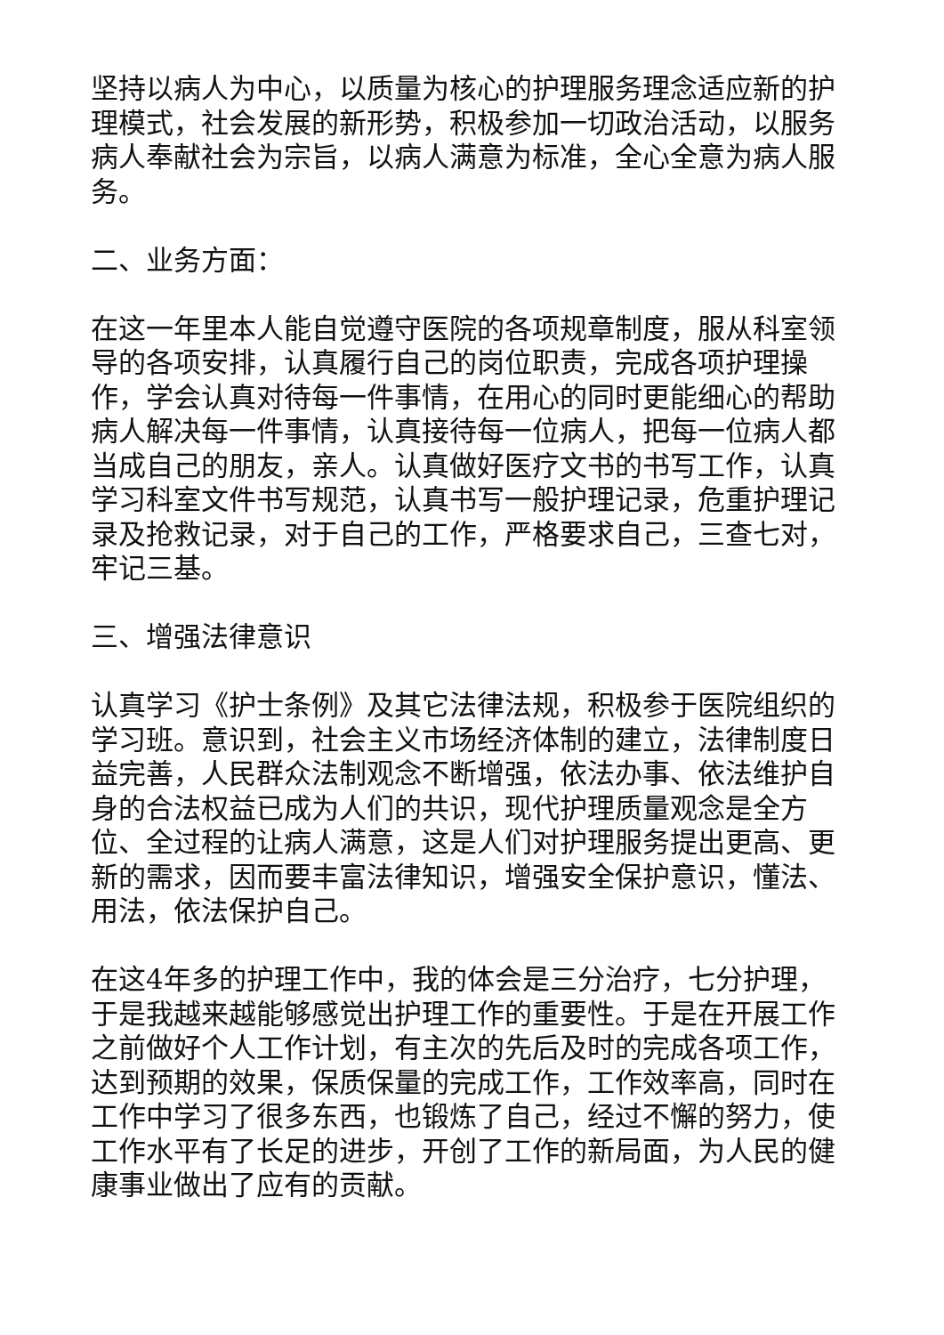坚持以病人为中心，以质量为核心的护理服务理念适应新的护理模式，社会发展的新形势，积极参加一切政治活动，以服务病人奉献社会为宗旨，以病人满意为标准，全心全意为病人服务。
二、业务方面：
在这一年里本人能自觉遵守医院的各项规章制度，服从科室领导的各项安排，认真履行自己的岗位职责，完成各项护理操作，学会认真对待每一件事情，在用心的同时更能细心的帮助病人解决每一件事情，认真接待每一位病人，把每一位病人都当成自己的朋友，亲人。认真做好医疗文书的书写工作，认真学习科室文件书写规范，认真书写一般护理记录，危重护理记录及抢救记录，对于自己的工作，严格要求自己，三查七对，牢记三基。
三、增强法律意识
认真学习《护士条例》及其它法律法规，积极参于医院组织的学习班。意识到，社会主义市场经济体制的建立，法律制度日益完善，人民群众法制观念不断增强，依法办事、依法维护自身的合法权益已成为人们的共识，现代护理质量观念是全方位、全过程的让病人满意，这是人们对护理服务提出更高、更新的需求，因而要丰富法律知识，增强安全保护意识，懂法、用法，依法保护自己。
在这4年多的护理工作中，我的体会是三分治疗，七分护理，于是我越来越能够感觉出护理工作的重要性。于是在开展工作之前做好个人工作计划，有主次的先后及时的完成各项工作，达到预期的效果，保质保量的完成工作，工作效率高，同时在工作中学习了很多东西，也锻炼了自己，经过不懈的努力，使工作水平有了长足的进步，开创了工作的新局面，为人民的健康事业做出了应有的贡献。